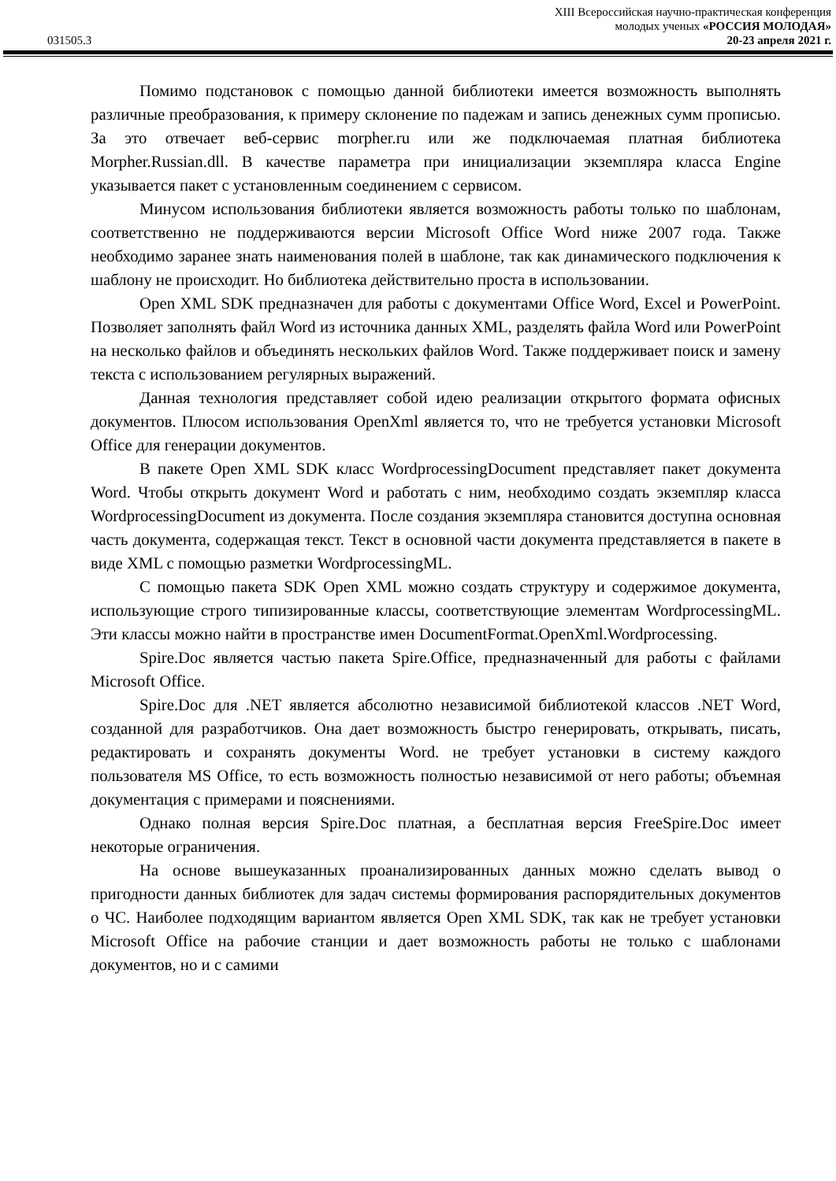XIII Всероссийская научно-практическая конференция
молодых ученых «РОССИЯ МОЛОДАЯ»
031505.3 20-23 апреля 2021 г.
Помимо подстановок с помощью данной библиотеки имеется возможность выполнять различные преобразования, к примеру склонение по падежам и запись денежных сумм прописью. За это отвечает веб-сервис morpher.ru или же подключаемая платная библиотека Morpher.Russian.dll. В качестве параметра при инициализации экземпляра класса Engine указывается пакет с установленным соединением с сервисом.
Минусом использования библиотеки является возможность работы только по шаблонам, соответственно не поддерживаются версии Microsoft Office Word ниже 2007 года. Также необходимо заранее знать наименования полей в шаблоне, так как динамического подключения к шаблону не происходит. Но библиотека действительно проста в использовании.
Open XML SDK предназначен для работы с документами Office Word, Excel и PowerPoint. Позволяет заполнять файл Word из источника данных XML, разделять файла Word или PowerPoint на несколько файлов и объединять нескольких файлов Word. Также поддерживает поиск и замену текста с использованием регулярных выражений.
Данная технология представляет собой идею реализации открытого формата офисных документов. Плюсом использования OpenXml является то, что не требуется установки Microsoft Office для генерации документов.
В пакете Open XML SDK класс WordprocessingDocument представляет пакет документа Word. Чтобы открыть документ Word и работать с ним, необходимо создать экземпляр класса WordprocessingDocument из документа. После создания экземпляра становится доступна основная часть документа, содержащая текст. Текст в основной части документа представляется в пакете в виде XML с помощью разметки WordprocessingML.
С помощью пакета SDK Open XML можно создать структуру и содержимое документа, использующие строго типизированные классы, соответствующие элементам WordprocessingML. Эти классы можно найти в пространстве имен DocumentFormat.OpenXml.Wordprocessing.
Spire.Doc является частью пакета Spire.Office, предназначенный для работы с файлами Microsoft Office.
Spire.Doc для .NET является абсолютно независимой библиотекой классов .NET Word, созданной для разработчиков. Она дает возможность быстро генерировать, открывать, писать, редактировать и сохранять документы Word. не требует установки в систему каждого пользователя MS Office, то есть возможность полностью независимой от него работы; объемная документация с примерами и пояснениями.
Однако полная версия Spire.Doc платная, а бесплатная версия FreeSpire.Doc имеет некоторые ограничения.
На основе вышеуказанных проанализированных данных можно сделать вывод о пригодности данных библиотек для задач системы формирования распорядительных документов о ЧС. Наиболее подходящим вариантом является Open XML SDK, так как не требует установки Microsoft Office на рабочие станции и дает возможность работы не только с шаблонами документов, но и с самими